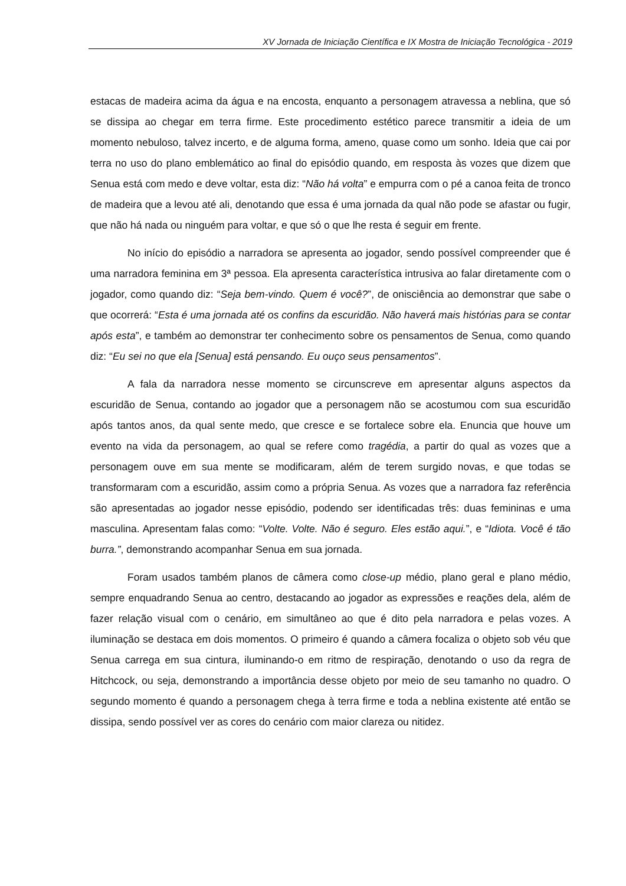XV Jornada de Iniciação Científica e IX Mostra de Iniciação Tecnológica - 2019
estacas de madeira acima da água e na encosta, enquanto a personagem atravessa a neblina, que só se dissipa ao chegar em terra firme. Este procedimento estético parece transmitir a ideia de um momento nebuloso, talvez incerto, e de alguma forma, ameno, quase como um sonho. Ideia que cai por terra no uso do plano emblemático ao final do episódio quando, em resposta às vozes que dizem que Senua está com medo e deve voltar, esta diz: “Não há volta” e empurra com o pé a canoa feita de tronco de madeira que a levou até ali, denotando que essa é uma jornada da qual não pode se afastar ou fugir, que não há nada ou ninguém para voltar, e que só o que lhe resta é seguir em frente.
No início do episódio a narradora se apresenta ao jogador, sendo possível compreender que é uma narradora feminina em 3ª pessoa. Ela apresenta característica intrusiva ao falar diretamente com o jogador, como quando diz: “Seja bem-vindo. Quem é você?”, de onisciência ao demonstrar que sabe o que ocorrerá: “Esta é uma jornada até os confins da escuridão. Não haverá mais histórias para se contar após esta”, e também ao demonstrar ter conhecimento sobre os pensamentos de Senua, como quando diz: “Eu sei no que ela [Senua] está pensando. Eu ouço seus pensamentos”.
A fala da narradora nesse momento se circunscreve em apresentar alguns aspectos da escuridão de Senua, contando ao jogador que a personagem não se acostumou com sua escuridão após tantos anos, da qual sente medo, que cresce e se fortalece sobre ela. Enuncia que houve um evento na vida da personagem, ao qual se refere como tragédia, a partir do qual as vozes que a personagem ouve em sua mente se modificaram, além de terem surgido novas, e que todas se transformaram com a escuridão, assim como a própria Senua. As vozes que a narradora faz referência são apresentadas ao jogador nesse episódio, podendo ser identificadas três: duas femininas e uma masculina. Apresentam falas como: “Volte. Volte. Não é seguro. Eles estão aqui.”, e “Idiota. Você é tão burra.”, demonstrando acompanhar Senua em sua jornada.
Foram usados também planos de câmera como close-up médio, plano geral e plano médio, sempre enquadrando Senua ao centro, destacando ao jogador as expressões e reações dela, além de fazer relação visual com o cenário, em simultâneo ao que é dito pela narradora e pelas vozes. A iluminação se destaca em dois momentos. O primeiro é quando a câmera focaliza o objeto sob véu que Senua carrega em sua cintura, iluminando-o em ritmo de respiração, denotando o uso da regra de Hitchcock, ou seja, demonstrando a importância desse objeto por meio de seu tamanho no quadro. O segundo momento é quando a personagem chega à terra firme e toda a neblina existente até então se dissipa, sendo possível ver as cores do cenário com maior clareza ou nitidez.